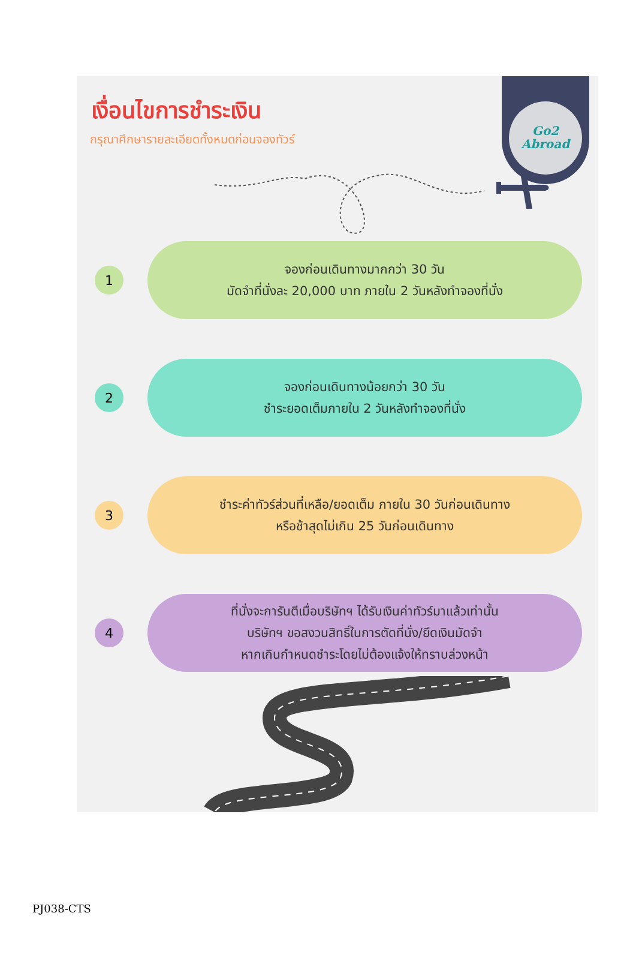Go2
Abroad
เงื่อนไขการชำระเงิน
กรุณาศึกษารายละเอียดทั้งหมดก่อนจองทัวร์
1
จองก่อนเดินทางมากกว่า 30 วัน
มัดจำที่นั่งละ 20,000 บาท ภายใน 2 วันหลังทำจองที่นั่ง
2
จองก่อนเดินทางน้อยกว่า 30 วัน
ชำระยอดเต็มภายใน 2 วันหลังทำจองที่นั่ง
3
ชำระค่าทัวร์ส่วนที่เหลือ/ยอดเต็ม ภายใน 30 วันก่อนเดินทาง
หรือช้าสุดไม่เกิน 25 วันก่อนเดินทาง
4
ที่นั่งจะการันตีเมื่อบริษัทฯ ได้รับเงินค่าทัวร์มาแล้วเท่านั้น
บริษัทฯ ขอสงวนสิทธิ์ในการตัดที่นั่ง/ยึดเงินมัดจำ
หากเกินกำหนดชำระโดยไม่ต้องแจ้งให้ทราบล่วงหน้า
PJ038-CTS